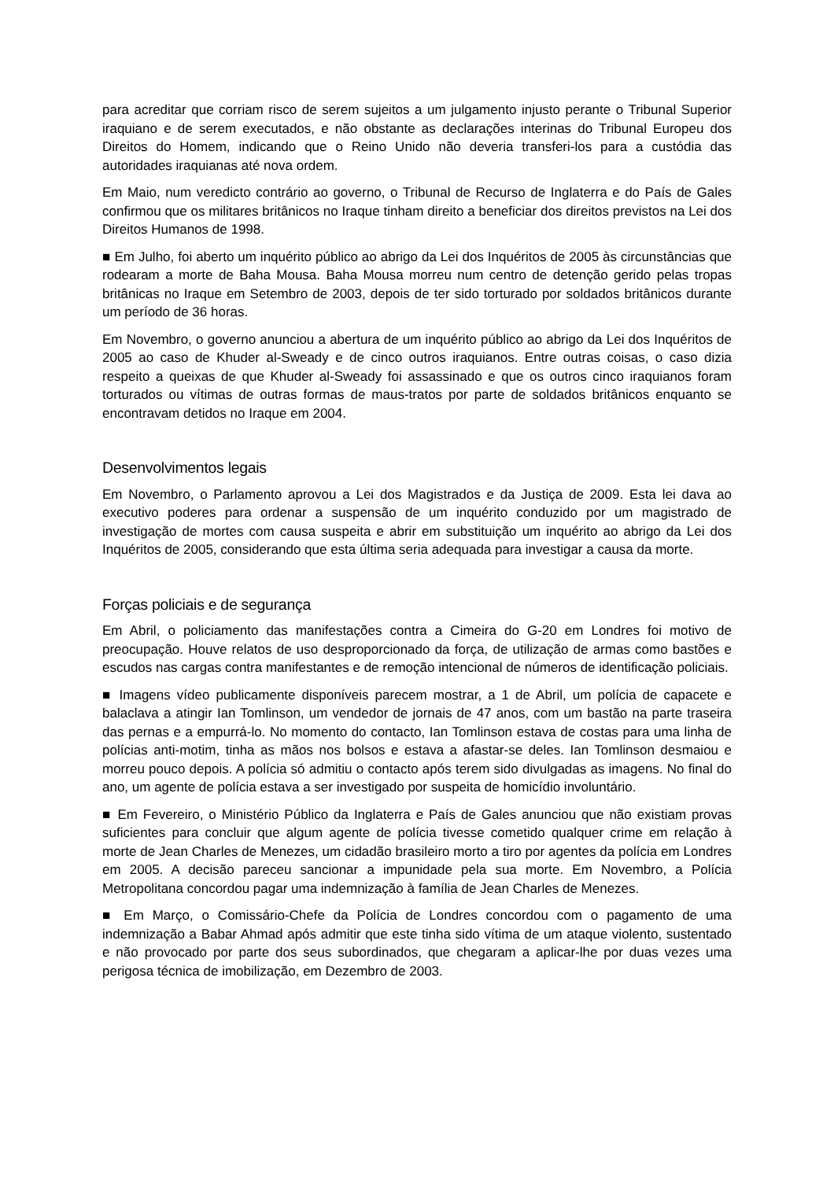para acreditar que corriam risco de serem sujeitos a um julgamento injusto perante o Tribunal Superior iraquiano e de serem executados, e não obstante as declarações interinas do Tribunal Europeu dos Direitos do Homem, indicando que o Reino Unido não deveria transferi-los para a custódia das autoridades iraquianas até nova ordem.
Em Maio, num veredicto contrário ao governo, o Tribunal de Recurso de Inglaterra e do País de Gales confirmou que os militares britânicos no Iraque tinham direito a beneficiar dos direitos previstos na Lei dos Direitos Humanos de 1998.
■ Em Julho, foi aberto um inquérito público ao abrigo da Lei dos Inquéritos de 2005 às circunstâncias que rodearam a morte de Baha Mousa. Baha Mousa morreu num centro de detenção gerido pelas tropas britânicas no Iraque em Setembro de 2003, depois de ter sido torturado por soldados britânicos durante um período de 36 horas.
Em Novembro, o governo anunciou a abertura de um inquérito público ao abrigo da Lei dos Inquéritos de 2005 ao caso de Khuder al-Sweady e de cinco outros iraquianos. Entre outras coisas, o caso dizia respeito a queixas de que Khuder al-Sweady foi assassinado e que os outros cinco iraquianos foram torturados ou vítimas de outras formas de maus-tratos por parte de soldados britânicos enquanto se encontravam detidos no Iraque em 2004.
Desenvolvimentos legais
Em Novembro, o Parlamento aprovou a Lei dos Magistrados e da Justiça de 2009. Esta lei dava ao executivo poderes para ordenar a suspensão de um inquérito conduzido por um magistrado de investigação de mortes com causa suspeita e abrir em substituição um inquérito ao abrigo da Lei dos Inquéritos de 2005, considerando que esta última seria adequada para investigar a causa da morte.
Forças policiais e de segurança
Em Abril, o policiamento das manifestações contra a Cimeira do G-20 em Londres foi motivo de preocupação. Houve relatos de uso desproporcionado da força, de utilização de armas como bastões e escudos nas cargas contra manifestantes e de remoção intencional de números de identificação policiais.
■ Imagens vídeo publicamente disponíveis parecem mostrar, a 1 de Abril, um polícia de capacete e balaclava a atingir Ian Tomlinson, um vendedor de jornais de 47 anos, com um bastão na parte traseira das pernas e a empurrá-lo. No momento do contacto, Ian Tomlinson estava de costas para uma linha de polícias anti-motim, tinha as mãos nos bolsos e estava a afastar-se deles. Ian Tomlinson desmaiou e morreu pouco depois. A polícia só admitiu o contacto após terem sido divulgadas as imagens. No final do ano, um agente de polícia estava a ser investigado por suspeita de homicídio involuntário.
■ Em Fevereiro, o Ministério Público da Inglaterra e País de Gales anunciou que não existiam provas suficientes para concluir que algum agente de polícia tivesse cometido qualquer crime em relação à morte de Jean Charles de Menezes, um cidadão brasileiro morto a tiro por agentes da polícia em Londres em 2005. A decisão pareceu sancionar a impunidade pela sua morte. Em Novembro, a Polícia Metropolitana concordou pagar uma indemnização à família de Jean Charles de Menezes.
■ Em Março, o Comissário-Chefe da Polícia de Londres concordou com o pagamento de uma indemnização a Babar Ahmad após admitir que este tinha sido vítima de um ataque violento, sustentado e não provocado por parte dos seus subordinados, que chegaram a aplicar-lhe por duas vezes uma perigosa técnica de imobilização, em Dezembro de 2003.